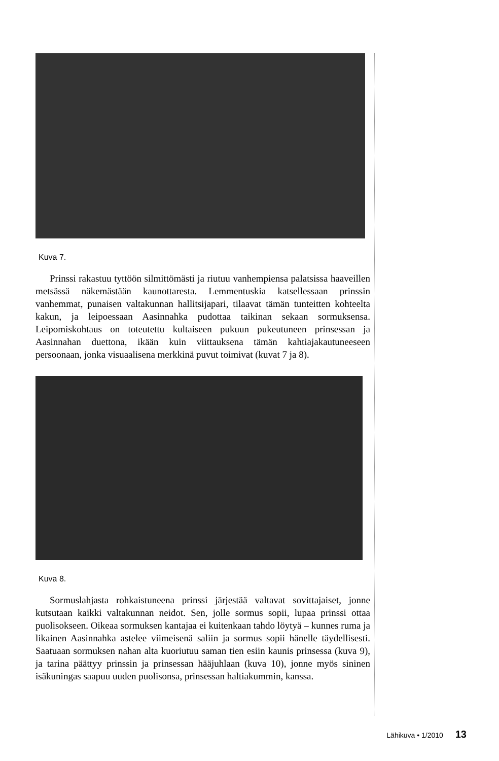Kuva 7.
Prinssi rakastuu tyttöön silmittömästi ja riutuu vanhempiensa palatsissa haaveillen metsässä näkemästään kaunottaresta. Lemmentuskia katsellessaan prinssin vanhemmat, punaisen valtakunnan hallitsijapari, tilaavat tämän tunteitten kohteelta kakun, ja leipoessaan Aasinnahka pudottaa taikinan sekaan sormuksensa. Leipomiskohtaus on toteutettu kultaiseen pukuun pukeutuneen prinsessan ja Aasinnahan duettona, ikään kuin viittauksena tämän kahtiajakautuneeseen persoonaan, jonka visuaalisena merkkinä puvut toimivat (kuvat 7 ja 8).
Kuva 8.
Sormuslahjasta rohkaistuneena prinssi järjestää valtavat sovittajaiset, jonne kutsutaan kaikki valtakunnan neidot. Sen, jolle sormus sopii, lupaa prinssi ottaa puolisokseen. Oikeaa sormuksen kantajaa ei kuitenkaan tahdo löytyä – kunnes ruma ja likainen Aasinnahka astelee viimeisenä saliin ja sormus sopii hänelle täydellisesti. Saatuaan sormuksen nahan alta kuoriutuu saman tien esiin kaunis prinsessa (kuva 9), ja tarina päättyy prinssin ja prinsessan hääjuhlaan (kuva 10), jonne myös sininen isäkuningas saapuu uuden puolisonsa, prinsessan haltiakummin, kanssa.
Lähikuva • 1/2010 13